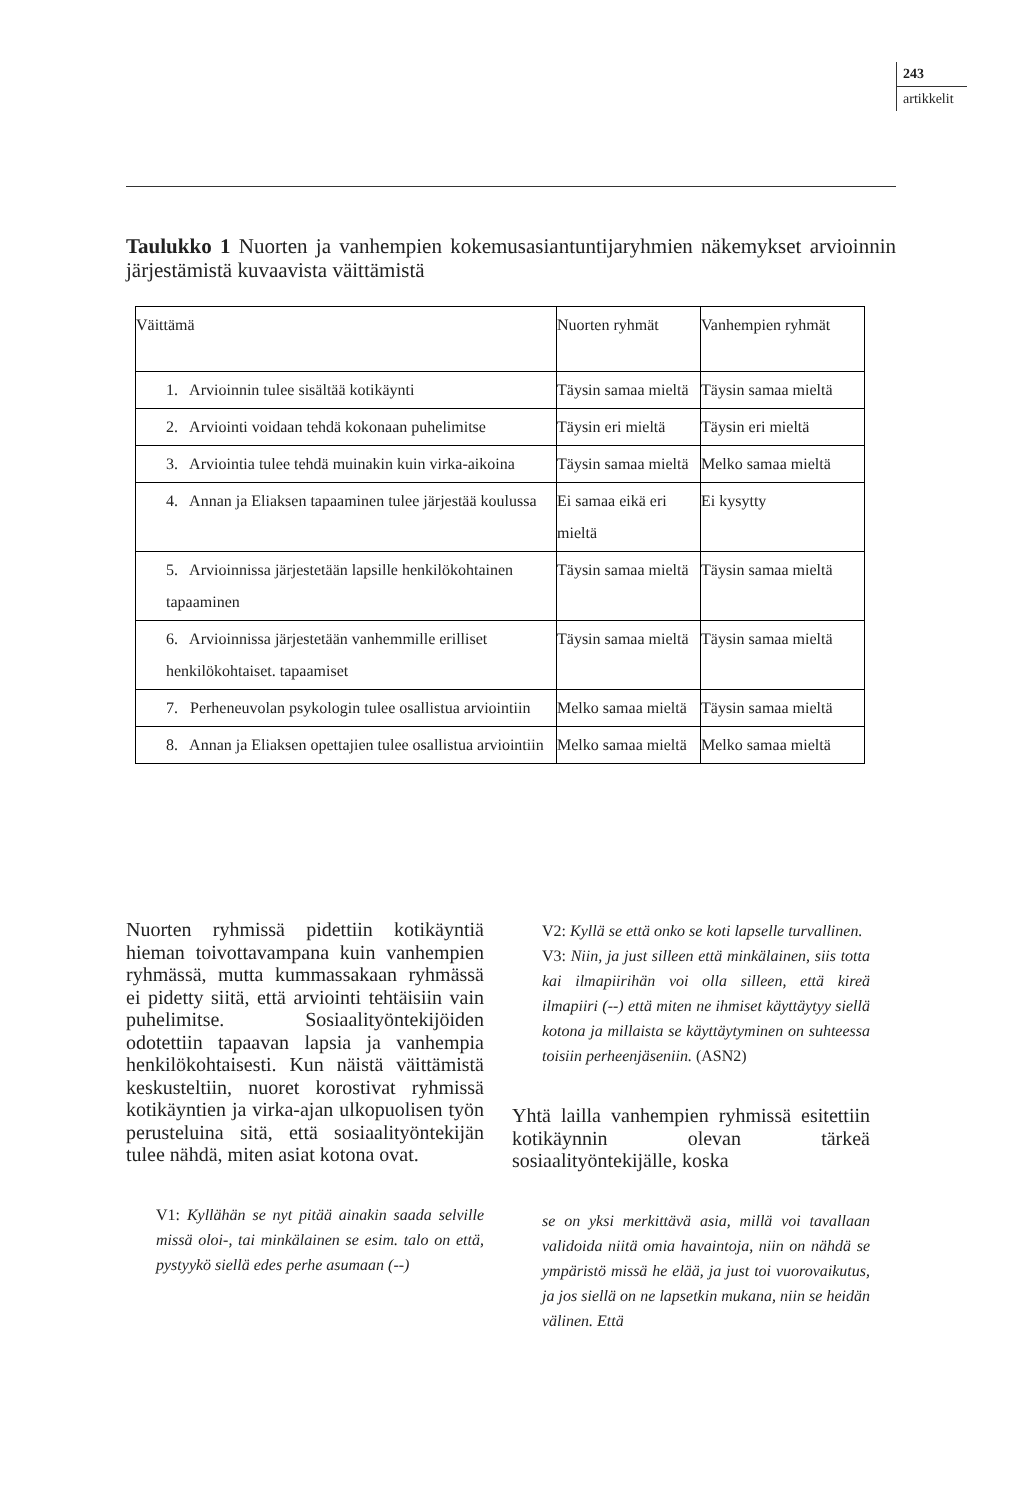243
artikkelit
Taulukko 1 Nuorten ja vanhempien kokemusasiantuntijaryhmien näkemykset arvioinnin järjestämistä kuvaavista väittämistä
| Väittämä | Nuorten ryhmät | Vanhempien ryhmät |
| --- | --- | --- |
| 1. Arvioinnin tulee sisältää kotikäynti | Täysin samaa mieltä | Täysin samaa mieltä |
| 2. Arviointi voidaan tehdä kokonaan puhelimitse | Täysin eri mieltä | Täysin eri mieltä |
| 3. Arviointia tulee tehdä muinakin kuin virka-aikoina | Täysin samaa mieltä | Melko samaa mieltä |
| 4. Annan ja Eliaksen tapaaminen tulee järjestää koulussa | Ei samaa eikä eri mieltä | Ei kysytty |
| 5. Arvioinnissa järjestetään lapsille henkilökohtainen tapaaminen | Täysin samaa mieltä | Täysin samaa mieltä |
| 6. Arvioinnissa järjestetään vanhemmille erilliset henkilökohtaiset. tapaamiset | Täysin samaa mieltä | Täysin samaa mieltä |
| 7. Perheneuvolan psykologin tulee osallistua arviointiin | Melko samaa mieltä | Täysin samaa mieltä |
| 8. Annan ja Eliaksen opettajien tulee osallistua arviointiin | Melko samaa mieltä | Melko samaa mieltä |
Nuorten ryhmissä pidettiin kotikäyntiä hieman toivottavampana kuin vanhempien ryhmässä, mutta kummassakaan ryhmässä ei pidetty siitä, että arviointi tehtäisiin vain puhelimitse. Sosiaalityöntekijöiden odotettiin tapaavan lapsia ja vanhempia henkilökohtaisesti. Kun näistä väittämistä keskusteltiin, nuoret korostivat ryhmissä kotikäyntien ja virka-ajan ulkopuolisen työn perusteluina sitä, että sosiaalityöntekijän tulee nähdä, miten asiat kotona ovat.
V1: Kyllähän se nyt pitää ainakin saada selville missä oloi-, tai minkälainen se esim. talo on että, pystyykö siellä edes perhe asumaan (--)
V2: Kyllä se että onko se koti lapselle turvallinen.
V3: Niin, ja just silleen että minkälainen, siis totta kai ilmapiirihän voi olla silleen, että kireä ilmapiiri (--) että miten ne ihmiset käyttäytyy siellä kotona ja millaista se käyttäytyminen on suhteessa toisiin perheenjäseniin. (ASN2)
Yhtä lailla vanhempien ryhmissä esitettiin kotikäynnin olevan tärkeä sosiaalityöntekijälle, koska
se on yksi merkittävä asia, millä voi tavallaan validoida niitä omia havaintoja, niin on nähdä se ympäristö missä he elää, ja just toi vuorovaikutus, ja jos siellä on ne lapsetkin mukana, niin se heidän välinen. Että